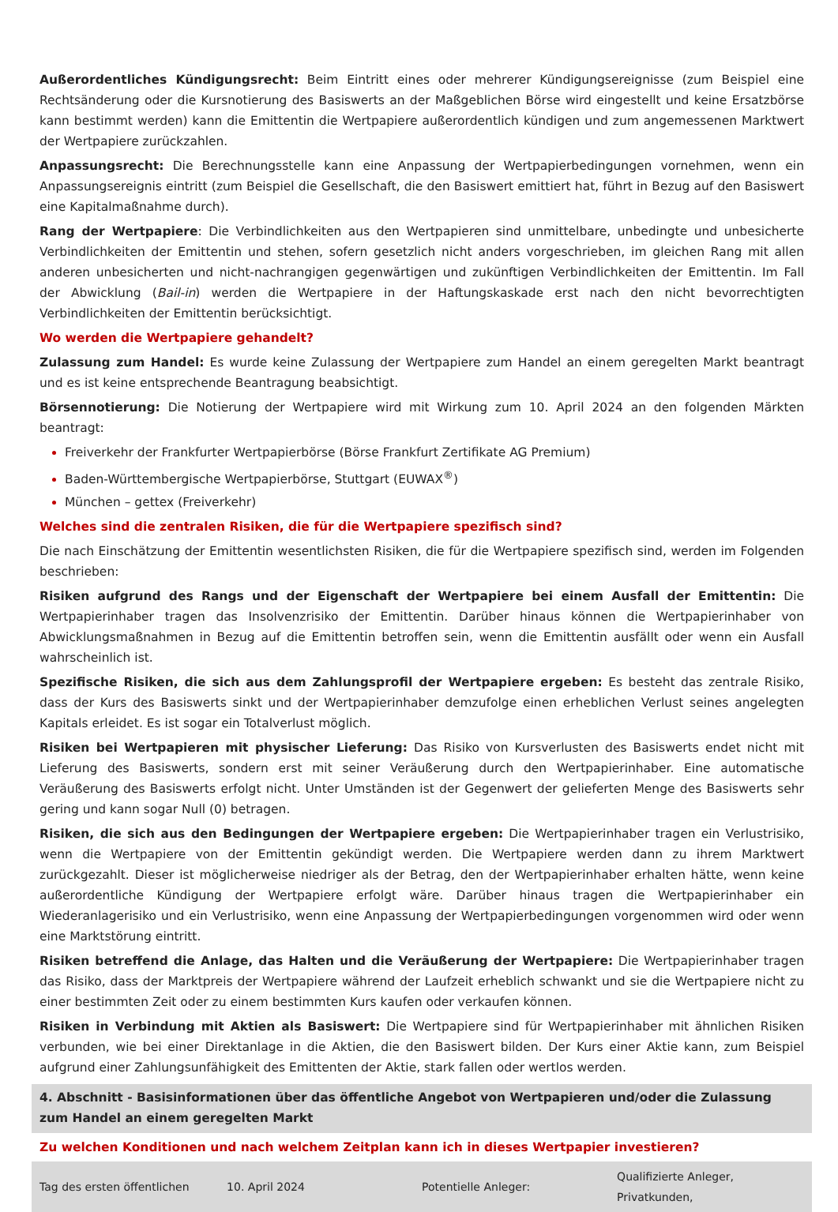Außerordentliches Kündigungsrecht: Beim Eintritt eines oder mehrerer Kündigungsereignisse (zum Beispiel eine Rechtsänderung oder die Kursnotierung des Basiswerts an der Maßgeblichen Börse wird eingestellt und keine Ersatzbörse kann bestimmt werden) kann die Emittentin die Wertpapiere außerordentlich kündigen und zum angemessenen Marktwert der Wertpapiere zurückzahlen.
Anpassungsrecht: Die Berechnungsstelle kann eine Anpassung der Wertpapierbedingungen vornehmen, wenn ein Anpassungsereignis eintritt (zum Beispiel die Gesellschaft, die den Basiswert emittiert hat, führt in Bezug auf den Basiswert eine Kapitalmaßnahme durch).
Rang der Wertpapiere: Die Verbindlichkeiten aus den Wertpapieren sind unmittelbare, unbedingte und unbesicherte Verbindlichkeiten der Emittentin und stehen, sofern gesetzlich nicht anders vorgeschrieben, im gleichen Rang mit allen anderen unbesicherten und nicht-nachrangigen gegenwärtigen und zukünftigen Verbindlichkeiten der Emittentin. Im Fall der Abwicklung (Bail-in) werden die Wertpapiere in der Haftungskaskade erst nach den nicht bevorrechtigten Verbindlichkeiten der Emittentin berücksichtigt.
Wo werden die Wertpapiere gehandelt?
Zulassung zum Handel: Es wurde keine Zulassung der Wertpapiere zum Handel an einem geregelten Markt beantragt und es ist keine entsprechende Beantragung beabsichtigt.
Börsennotierung: Die Notierung der Wertpapiere wird mit Wirkung zum 10. April 2024 an den folgenden Märkten beantragt:
Freiverkehr der Frankfurter Wertpapierbörse (Börse Frankfurt Zertifikate AG Premium)
Baden-Württembergische Wertpapierbörse, Stuttgart (EUWAX<sup>®</sup>)
München – gettex (Freiverkehr)
Welches sind die zentralen Risiken, die für die Wertpapiere spezifisch sind?
Die nach Einschätzung der Emittentin wesentlichsten Risiken, die für die Wertpapiere spezifisch sind, werden im Folgenden beschrieben:
Risiken aufgrund des Rangs und der Eigenschaft der Wertpapiere bei einem Ausfall der Emittentin: Die Wertpapierinhaber tragen das Insolvenzrisiko der Emittentin. Darüber hinaus können die Wertpapierinhaber von Abwicklungsmaßnahmen in Bezug auf die Emittentin betroffen sein, wenn die Emittentin ausfällt oder wenn ein Ausfall wahrscheinlich ist.
Spezifische Risiken, die sich aus dem Zahlungsprofil der Wertpapiere ergeben: Es besteht das zentrale Risiko, dass der Kurs des Basiswerts sinkt und der Wertpapierinhaber demzufolge einen erheblichen Verlust seines angelegten Kapitals erleidet. Es ist sogar ein Totalverlust möglich.
Risiken bei Wertpapieren mit physischer Lieferung: Das Risiko von Kursverlusten des Basiswerts endet nicht mit Lieferung des Basiswerts, sondern erst mit seiner Veräußerung durch den Wertpapierinhaber. Eine automatische Veräußerung des Basiswerts erfolgt nicht. Unter Umständen ist der Gegenwert der gelieferten Menge des Basiswerts sehr gering und kann sogar Null (0) betragen.
Risiken, die sich aus den Bedingungen der Wertpapiere ergeben: Die Wertpapierinhaber tragen ein Verlustrisiko, wenn die Wertpapiere von der Emittentin gekündigt werden. Die Wertpapiere werden dann zu ihrem Marktwert zurückgezahlt. Dieser ist möglicherweise niedriger als der Betrag, den der Wertpapierinhaber erhalten hätte, wenn keine außerordentliche Kündigung der Wertpapiere erfolgt wäre. Darüber hinaus tragen die Wertpapierinhaber ein Wiederanlagerisiko und ein Verlustrisiko, wenn eine Anpassung der Wertpapierbedingungen vorgenommen wird oder wenn eine Marktstörung eintritt.
Risiken betreffend die Anlage, das Halten und die Veräußerung der Wertpapiere: Die Wertpapierinhaber tragen das Risiko, dass der Marktpreis der Wertpapiere während der Laufzeit erheblich schwankt und sie die Wertpapiere nicht zu einer bestimmten Zeit oder zu einem bestimmten Kurs kaufen oder verkaufen können.
Risiken in Verbindung mit Aktien als Basiswert: Die Wertpapiere sind für Wertpapierinhaber mit ähnlichen Risiken verbunden, wie bei einer Direktanlage in die Aktien, die den Basiswert bilden. Der Kurs einer Aktie kann, zum Beispiel aufgrund einer Zahlungsunfähigkeit des Emittenten der Aktie, stark fallen oder wertlos werden.
4. Abschnitt - Basisinformationen über das öffentliche Angebot von Wertpapieren und/oder die Zulassung zum Handel an einem geregelten Markt
Zu welchen Konditionen und nach welchem Zeitplan kann ich in dieses Wertpapier investieren?
| Tag des ersten öffentlichen | 10. April 2024 | Potentielle Anleger: | Qualifizierte Anleger, Privatkunden, |